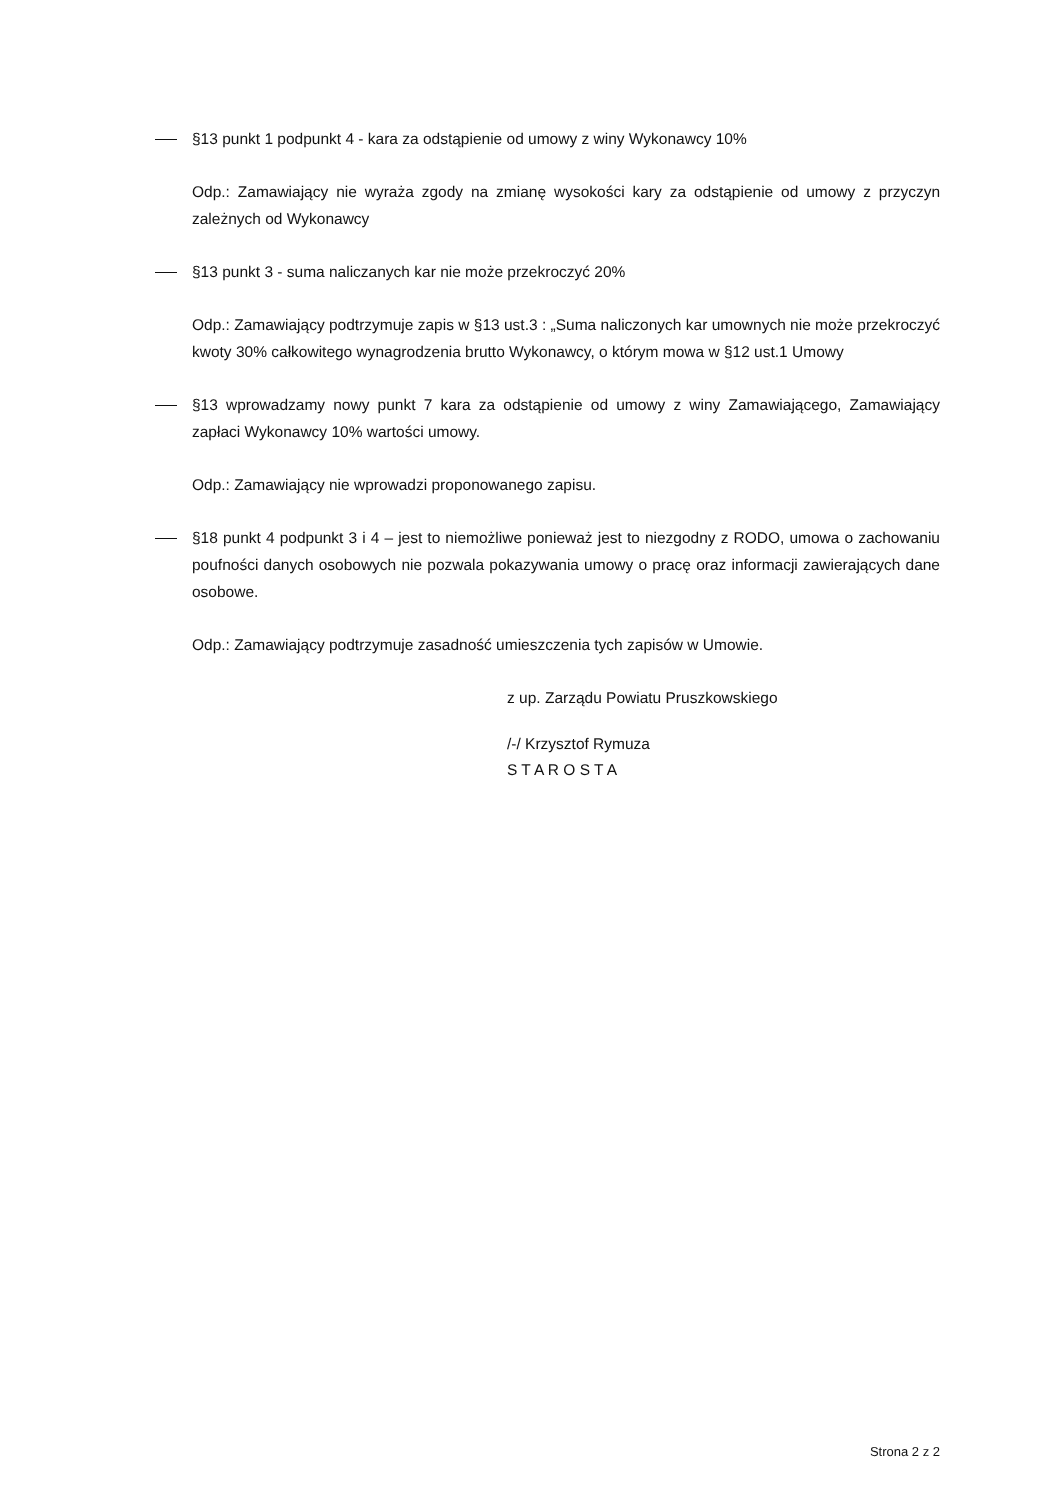§13 punkt 1 podpunkt 4 - kara za odstąpienie od umowy z winy Wykonawcy 10%
Odp.: Zamawiający nie wyraża zgody na zmianę wysokości kary za odstąpienie od umowy z przyczyn zależnych od Wykonawcy
§13 punkt 3 - suma naliczanych kar nie może przekroczyć 20%
Odp.: Zamawiający podtrzymuje zapis w §13 ust.3 : „Suma naliczonych kar umownych nie może przekroczyć kwoty 30% całkowitego wynagrodzenia brutto Wykonawcy, o którym mowa w §12 ust.1 Umowy
§13 wprowadzamy nowy punkt 7 kara za odstąpienie od umowy z winy Zamawiającego, Zamawiający zapłaci Wykonawcy 10% wartości umowy.
Odp.: Zamawiający nie wprowadzi proponowanego zapisu.
§18 punkt 4 podpunkt 3 i 4 – jest to niemożliwe ponieważ jest to niezgodny z RODO, umowa o zachowaniu poufności danych osobowych nie pozwala pokazywania umowy o pracę oraz informacji zawierających dane osobowe.
Odp.: Zamawiający podtrzymuje zasadność umieszczenia tych zapisów w Umowie.
z up. Zarządu Powiatu Pruszkowskiego
/-/ Krzysztof Rymuza
S T A R O S T A
Strona 2 z 2